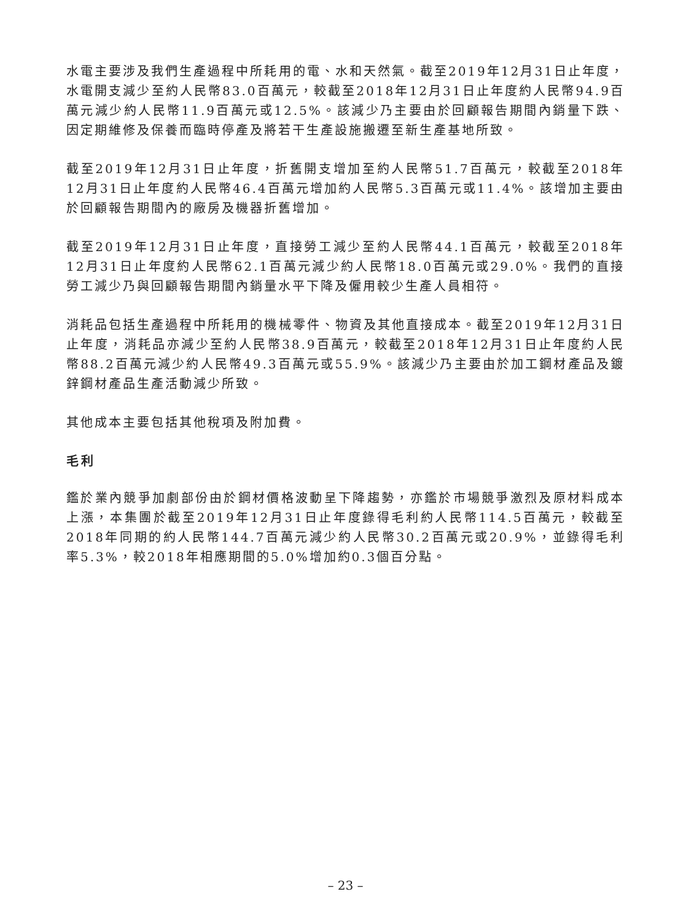水電主要涉及我們生產過程中所耗用的電、水和天然氣。截至2019年12月31日止年度，水電開支減少至約人民幣83.0百萬元，較截至2018年12月31日止年度約人民幣94.9百萬元減少約人民幣11.9百萬元或12.5%。該減少乃主要由於回顧報告期間內銷量下跌、因定期維修及保養而臨時停產及將若干生產設施搬遷至新生產基地所致。
截至2019年12月31日止年度，折舊開支增加至約人民幣51.7百萬元，較截至2018年12月31日止年度約人民幣46.4百萬元增加約人民幣5.3百萬元或11.4%。該增加主要由於回顧報告期間內的廠房及機器折舊增加。
截至2019年12月31日止年度，直接勞工減少至約人民幣44.1百萬元，較截至2018年12月31日止年度約人民幣62.1百萬元減少約人民幣18.0百萬元或29.0%。我們的直接勞工減少乃與回顧報告期間內銷量水平下降及僱用較少生產人員相符。
消耗品包括生產過程中所耗用的機械零件、物資及其他直接成本。截至2019年12月31日止年度，消耗品亦減少至約人民幣38.9百萬元，較截至2018年12月31日止年度約人民幣88.2百萬元減少約人民幣49.3百萬元或55.9%。該減少乃主要由於加工鋼材產品及鍍鋅鋼材產品生產活動減少所致。
其他成本主要包括其他稅項及附加費。
毛利
鑑於業內競爭加劇部份由於鋼材價格波動呈下降趨勢，亦鑑於市場競爭激烈及原材料成本上漲，本集團於截至2019年12月31日止年度錄得毛利約人民幣114.5百萬元，較截至2018年同期的約人民幣144.7百萬元減少約人民幣30.2百萬元或20.9%，並錄得毛利率5.3%，較2018年相應期間的5.0%增加約0.3個百分點。
– 23 –